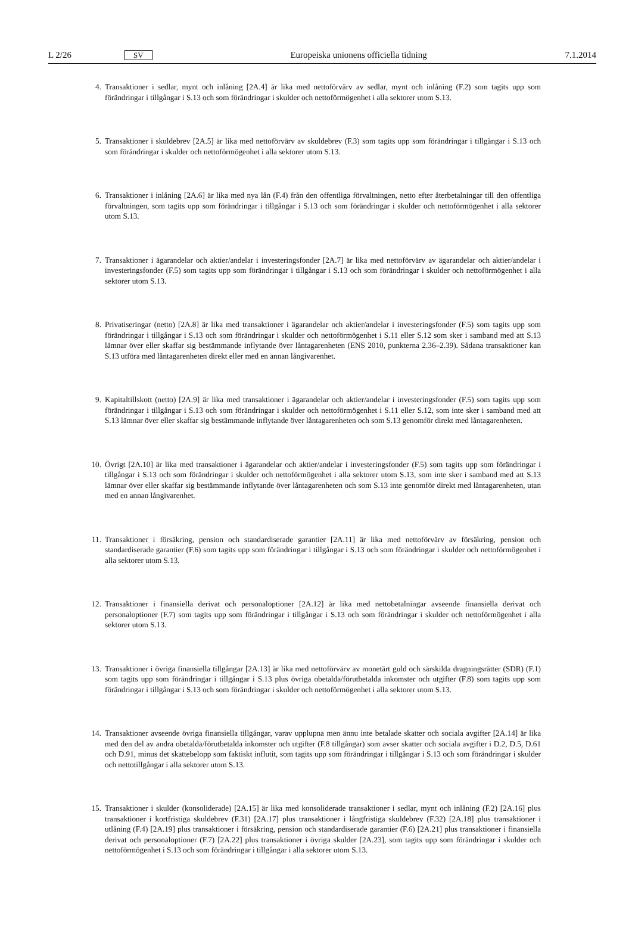L 2/26 SV Europeiska unionens officiella tidning 7.1.2014
4. Transaktioner i sedlar, mynt och inlåning [2A.4] är lika med nettoförvärv av sedlar, mynt och inlåning (F.2) som tagits upp som förändringar i tillgångar i S.13 och som förändringar i skulder och nettoförmögenhet i alla sektorer utom S.13.
5. Transaktioner i skuldebrev [2A.5] är lika med nettoförvärv av skuldebrev (F.3) som tagits upp som förändringar i tillgångar i S.13 och som förändringar i skulder och nettoförmögenhet i alla sektorer utom S.13.
6. Transaktioner i inlåning [2A.6] är lika med nya lån (F.4) från den offentliga förvaltningen, netto efter återbetalningar till den offentliga förvaltningen, som tagits upp som förändringar i tillgångar i S.13 och som förändringar i skulder och nettoförmögenhet i alla sektorer utom S.13.
7. Transaktioner i ägarandelar och aktier/andelar i investeringsfonder [2A.7] är lika med nettoförvärv av ägarandelar och aktier/andelar i investeringsfonder (F.5) som tagits upp som förändringar i tillgångar i S.13 och som förändringar i skulder och nettoförmögenhet i alla sektorer utom S.13.
8. Privatiseringar (netto) [2A.8] är lika med transaktioner i ägarandelar och aktier/andelar i investeringsfonder (F.5) som tagits upp som förändringar i tillgångar i S.13 och som förändringar i skulder och nettoförmögenhet i S.11 eller S.12 som sker i samband med att S.13 lämnar över eller skaffar sig bestämmande inflytande över låntagarenheten (ENS 2010, punkterna 2.36–2.39). Sådana transaktioner kan S.13 utföra med låntagarenheten direkt eller med en annan långivarenhet.
9. Kapitaltillskott (netto) [2A.9] är lika med transaktioner i ägarandelar och aktier/andelar i investeringsfonder (F.5) som tagits upp som förändringar i tillgångar i S.13 och som förändringar i skulder och nettoförmögenhet i S.11 eller S.12, som inte sker i samband med att S.13 lämnar över eller skaffar sig bestämmande inflytande över låntagar­enheten och som S.13 genomför direkt med låntagarenheten.
10. Övrigt [2A.10] är lika med transaktioner i ägarandelar och aktier/andelar i investeringsfonder (F.5) som tagits upp som förändringar i tillgångar i S.13 och som förändringar i skulder och nettoförmögenhet i alla sektorer utom S.13, som inte sker i samband med att S.13 lämnar över eller skaffar sig bestämmande inflytande över låntagarenheten och som S.13 inte genomför direkt med låntagarenheten, utan med en annan långivarenhet.
11. Transaktioner i försäkring, pension och standardiserade garantier [2A.11] är lika med nettoförvärv av försäkring, pension och standardiserade garantier (F.6) som tagits upp som förändringar i tillgångar i S.13 och som förändringar i skulder och nettoförmögenhet i alla sektorer utom S.13.
12. Transaktioner i finansiella derivat och personaloptioner [2A.12] är lika med nettobetalningar avseende finansiella derivat och personaloptioner (F.7) som tagits upp som förändringar i tillgångar i S.13 och som förändringar i skulder och nettoförmögenhet i alla sektorer utom S.13.
13. Transaktioner i övriga finansiella tillgångar [2A.13] är lika med nettoförvärv av monetärt guld och särskilda drag­ningsrätter (SDR) (F.1) som tagits upp som förändringar i tillgångar i S.13 plus övriga obetalda/förutbetalda in­komster och utgifter (F.8) som tagits upp som förändringar i tillgångar i S.13 och som förändringar i skulder och nettoförmögenhet i alla sektorer utom S.13.
14. Transaktioner avseende övriga finansiella tillgångar, varav upplupna men ännu inte betalade skatter och sociala avgifter [2A.14] är lika med den del av andra obetalda/förutbetalda inkomster och utgifter (F.8 tillgångar) som avser skatter och sociala avgifter i D.2, D.5, D.61 och D.91, minus det skattebelopp som faktiskt influtit, som tagits upp som förändringar i tillgångar i S.13 och som förändringar i skulder och nettotillgångar i alla sektorer utom S.13.
15. Transaktioner i skulder (konsoliderade) [2A.15] är lika med konsoliderade transaktioner i sedlar, mynt och inlåning (F.2) [2A.16] plus transaktioner i kortfristiga skuldebrev (F.31) [2A.17] plus transaktioner i långfristiga skuldebrev (F.32) [2A.18] plus transaktioner i utlåning (F.4) [2A.19] plus transaktioner i försäkring, pension och standardiserade garantier (F.6) [2A.21] plus transaktioner i finansiella derivat och personaloptioner (F.7) [2A.22] plus transaktioner i övriga skulder [2A.23], som tagits upp som förändringar i skulder och nettoförmögenhet i S.13 och som för­ändringar i tillgångar i alla sektorer utom S.13.